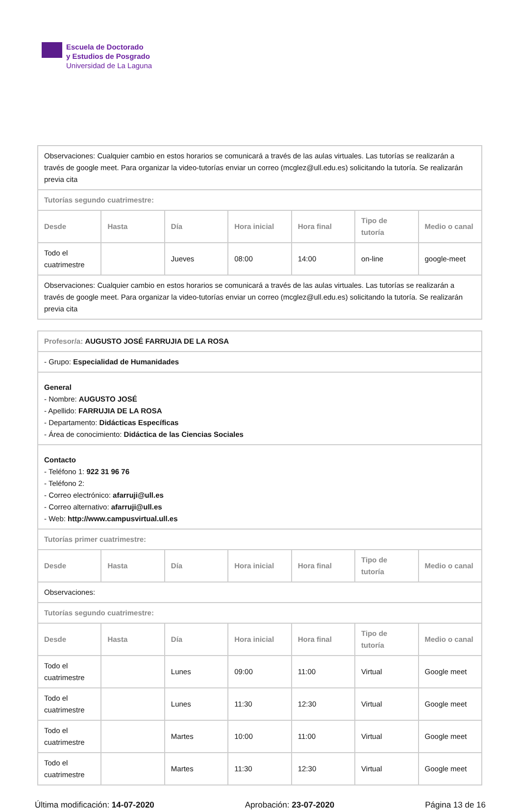Escuela de Doctorado
y Estudios de Posgrado
Universidad de La Laguna
| Observaciones: Cualquier cambio en estos horarios se comunicará a través de las aulas virtuales. Las tutorías se realizarán a través de google meet. Para organizar la video-tutorías enviar un correo (mcglez@ull.edu.es) solicitando la tutoría. Se realizarán previa cita | | | | | | |
| Tutorías segundo cuatrimestre: | | | | | | |
| Desde | Hasta | Día | Hora inicial | Hora final | Tipo de tutoría | Medio o canal |
| Todo el cuatrimestre | | Jueves | 08:00 | 14:00 | on-line | google-meet |
| Observaciones: Cualquier cambio en estos horarios se comunicará a través de las aulas virtuales. Las tutorías se realizarán a través de google meet. Para organizar la video-tutorías enviar un correo (mcglez@ull.edu.es) solicitando la tutoría. Se realizarán previa cita | | | | | | |
| Profesor/a: AUGUSTO JOSÉ FARRUJIA DE LA ROSA | | | | | | |
| - Grupo: Especialidad de Humanidades | | | | | | |
| General - Nombre: AUGUSTO JOSÉ - Apellido: FARRUJIA DE LA ROSA - Departamento: Didácticas Específicas - Área de conocimiento: Didáctica de las Ciencias Sociales | | | | | | |
| Contacto - Teléfono 1: 922 31 96 76 - Teléfono 2: - Correo electrónico: afarruji@ull.es - Correo alternativo: afarruji@ull.es - Web: http://www.campusvirtual.ull.es | | | | | | |
| Tutorías primer cuatrimestre: | | | | | | |
| Desde | Hasta | Día | Hora inicial | Hora final | Tipo de tutoría | Medio o canal |
| Observaciones: | | | | | | |
| Tutorías segundo cuatrimestre: | | | | | | |
| Desde | Hasta | Día | Hora inicial | Hora final | Tipo de tutoría | Medio o canal |
| Todo el cuatrimestre | | Lunes | 09:00 | 11:00 | Virtual | Google meet |
| Todo el cuatrimestre | | Lunes | 11:30 | 12:30 | Virtual | Google meet |
| Todo el cuatrimestre | | Martes | 10:00 | 11:00 | Virtual | Google meet |
| Todo el cuatrimestre | | Martes | 11:30 | 12:30 | Virtual | Google meet |
Última modificación: 14-07-2020 Aprobación: 23-07-2020 Página 13 de 16